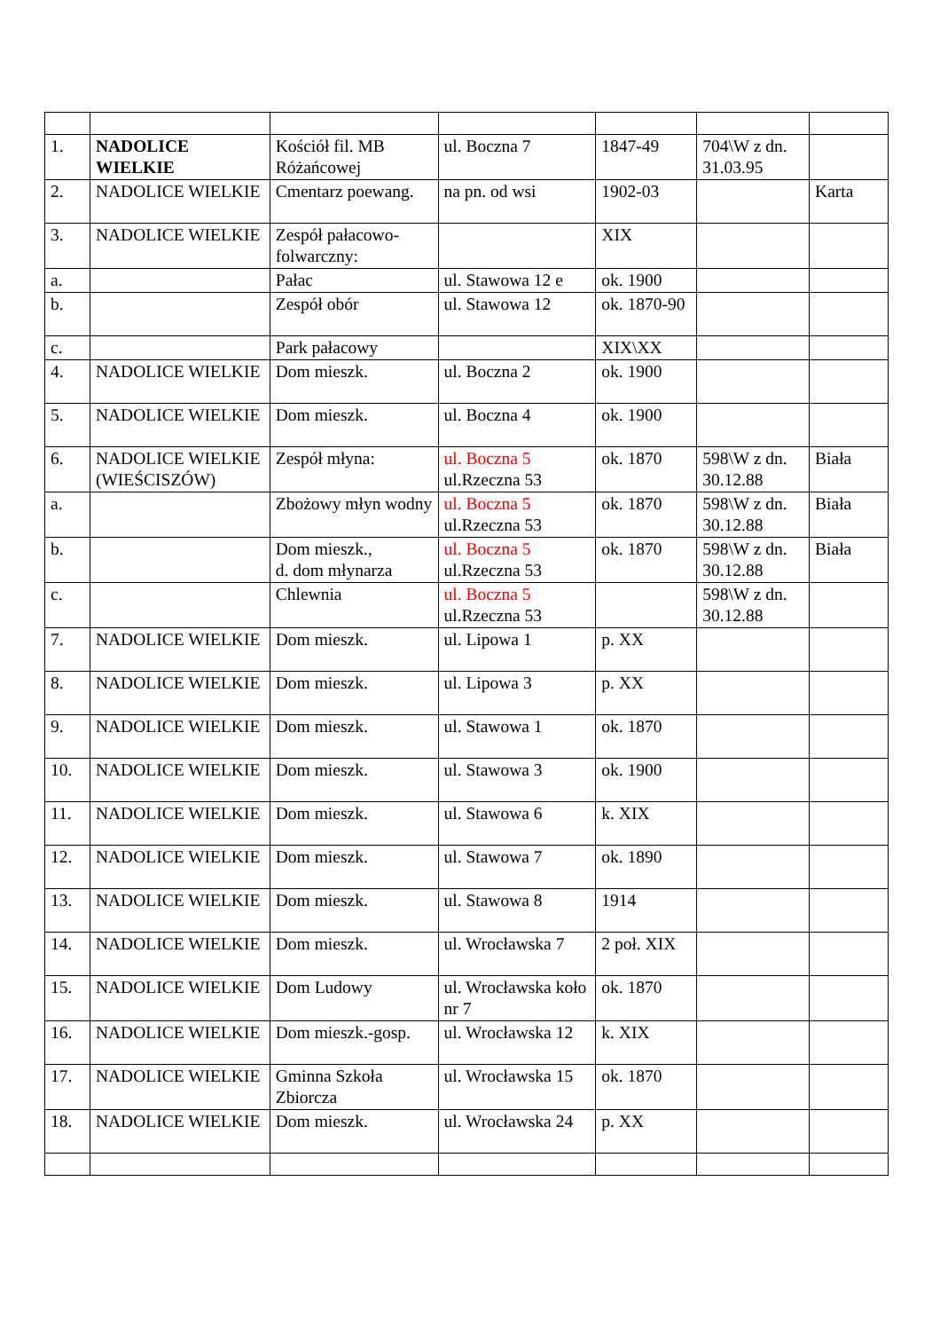| 1. | NADOLICE WIELKIE | Kościół fil. MB Różańcowej | ul. Boczna 7 | 1847-49 | 704\W z dn. 31.03.95 | |
| 2. | NADOLICE WIELKIE | Cmentarz poewang. | na pn. od wsi | 1902-03 | | Karta |
| 3. | NADOLICE WIELKIE | Zespół pałacowo-folwarczny: | | XIX | | |
| a. | | Pałac | ul. Stawowa 12 e | ok. 1900 | | |
| b. | | Zespół obór | ul. Stawowa 12 | ok. 1870-90 | | |
| c. | | Park pałacowy | | XIX\XX | | |
| 4. | NADOLICE WIELKIE | Dom mieszk. | ul. Boczna 2 | ok. 1900 | | |
| 5. | NADOLICE WIELKIE | Dom mieszk. | ul. Boczna 4 | ok. 1900 | | |
| 6. | NADOLICE WIELKIE (WIEŚCISZÓW) | Zespół młyna: | ul. Boczna 5 ul.Rzeczna 53 | ok. 1870 | 598\W z dn. 30.12.88 | Biała |
| a. | | Zbożowy młyn wodny | ul. Boczna 5 ul.Rzeczna 53 | ok. 1870 | 598\W z dn. 30.12.88 | Biała |
| b. | | Dom mieszk., d. dom młynarza | ul. Boczna 5 ul.Rzeczna 53 | ok. 1870 | 598\W z dn. 30.12.88 | Biała |
| c. | | Chlewnia | ul. Boczna 5 ul.Rzeczna 53 | | 598\W z dn. 30.12.88 | |
| 7. | NADOLICE WIELKIE | Dom mieszk. | ul. Lipowa 1 | p. XX | | |
| 8. | NADOLICE WIELKIE | Dom mieszk. | ul. Lipowa 3 | p. XX | | |
| 9. | NADOLICE WIELKIE | Dom mieszk. | ul. Stawowa 1 | ok. 1870 | | |
| 10. | NADOLICE WIELKIE | Dom mieszk. | ul. Stawowa 3 | ok. 1900 | | |
| 11. | NADOLICE WIELKIE | Dom mieszk. | ul. Stawowa 6 | k. XIX | | |
| 12. | NADOLICE WIELKIE | Dom mieszk. | ul. Stawowa 7 | ok. 1890 | | |
| 13. | NADOLICE WIELKIE | Dom mieszk. | ul. Stawowa 8 | 1914 | | |
| 14. | NADOLICE WIELKIE | Dom mieszk. | ul. Wrocławska 7 | 2 poł. XIX | | |
| 15. | NADOLICE WIELKIE | Dom Ludowy | ul. Wrocławska koło nr 7 | ok. 1870 | | |
| 16. | NADOLICE WIELKIE | Dom mieszk.-gosp. | ul. Wrocławska 12 | k. XIX | | |
| 17. | NADOLICE WIELKIE | Gminna Szkoła Zbiorcza | ul. Wrocławska 15 | ok. 1870 | | |
| 18. | NADOLICE WIELKIE | Dom mieszk. | ul. Wrocławska 24 | p. XX | | |